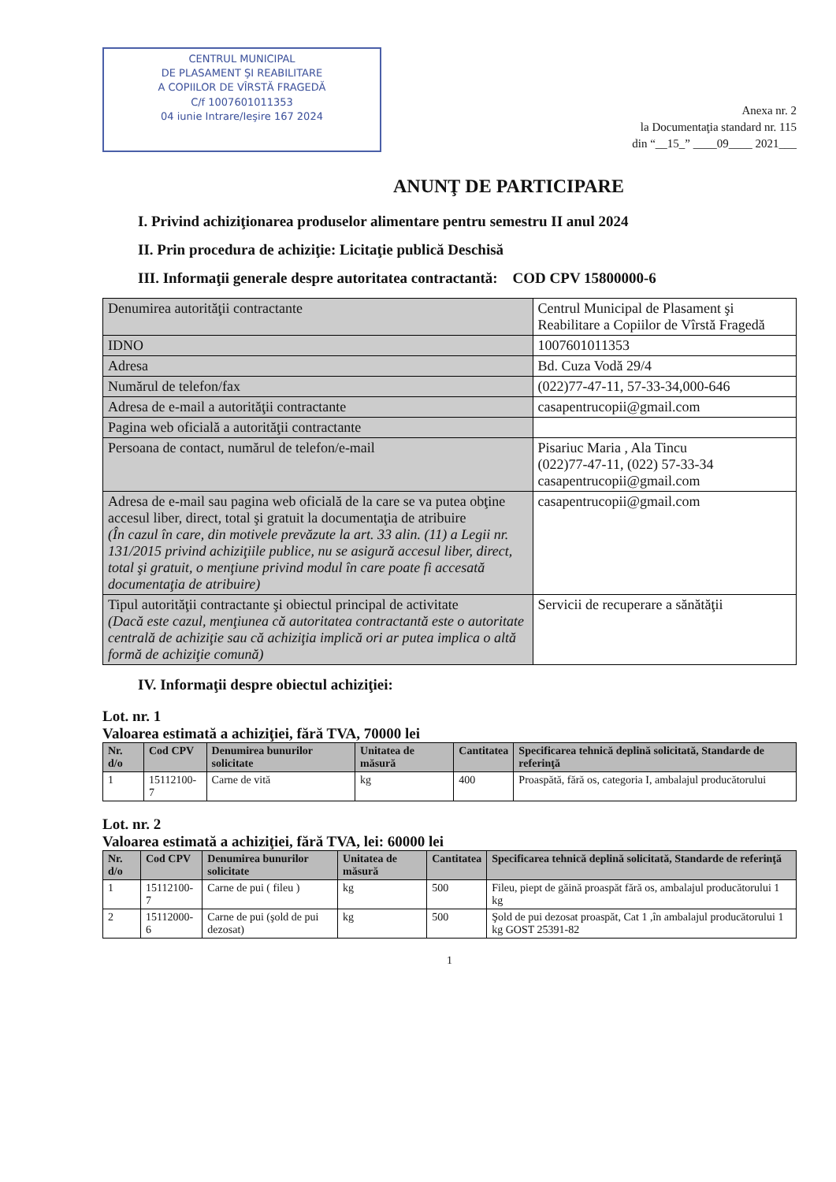CENTRUL MUNICIPAL
DE PLASAMENT ŞI REABILITARE
A COPIILOR DE VÎRSTĂ FRAGEDĂ
C/f 1007601011353
04 iunie Intrare/Ieşire 167 2024
Anexa nr. 2
la Documentaţia standard nr. 115
din “__15_” ____09____ 2021___
ANUNŢ DE PARTICIPARE
I. Privind achiziţionarea produselor alimentare pentru semestru II anul 2024
II. Prin procedura de achiziţie: Licitaţie publică Deschisă
III. Informaţii generale despre autoritatea contractantă: COD CPV 15800000-6
| Denumirea autorităţii contractante | Centrul Municipal de Plasament şi Reabilitare a Copiilor de Vîrstă Fragedă |
| IDNO | 1007601011353 |
| Adresa | Bd. Cuza Vodă 29/4 |
| Numărul de telefon/fax | (022)77-47-11, 57-33-34,000-646 |
| Adresa de e-mail a autorităţii contractante | casapentrucopii@gmail.com |
| Pagina web oficială a autorităţii contractante | |
| Persoana de contact, numărul de telefon/e-mail | Pisariuc Maria , Ala Tincu (022)77-47-11, (022) 57-33-34 casapentrucopii@gmail.com |
| Adresa de e-mail sau pagina web oficială de la care se va putea obţine accesul liber, direct, total şi gratuit la documentaţia de atribuire (În cazul în care, din motivele prevăzute la art. 33 alin. (11) a Legii nr. 131/2015 privind achiziţiile publice, nu se asigură accesul liber, direct, total şi gratuit, o menţiune privind modul în care poate fi accesată documentaţia de atribuire) | casapentrucopii@gmail.com |
| Tipul autorităţii contractante şi obiectul principal de activitate (Dacă este cazul, menţiunea că autoritatea contractantă este o autoritate centrală de achiziţie sau că achiziţia implică ori ar putea implica o altă formă de achiziţie comună) | Servicii de recuperare a sănătăţii |
IV. Informaţii despre obiectul achiziţiei:
Lot. nr. 1
Valoarea estimată a achiziţiei, fără TVA, 70000 lei
| Nr. d/o | Cod CPV | Denumirea bunurilor solicitate | Unitatea de măsură | Cantitatea | Specificarea tehnică deplină solicitată, Standarde de referinţă |
| --- | --- | --- | --- | --- | --- |
| 1 | 15112100-7 | Carne de vită | kg | 400 | Proaspătă, fără os, categoria I, ambalajul producătorului |
Lot. nr. 2
Valoarea estimată a achiziţiei, fără TVA, lei: 60000 lei
| Nr. d/o | Cod CPV | Denumirea bunurilor solicitate | Unitatea de măsură | Cantitatea | Specificarea tehnică deplină solicitată, Standarde de referinţă |
| --- | --- | --- | --- | --- | --- |
| 1 | 15112100-7 | Carne de pui ( fileu ) | kg | 500 | Fileu, piept de găină proaspăt fără os, ambalajul producătorului 1 kg |
| 2 | 15112000-6 | Carne de pui (şold de pui dezosat) | kg | 500 | Şold de pui dezosat proaspăt, Cat 1 ,în ambalajul producătorului 1 kg GOST 25391-82 |
1